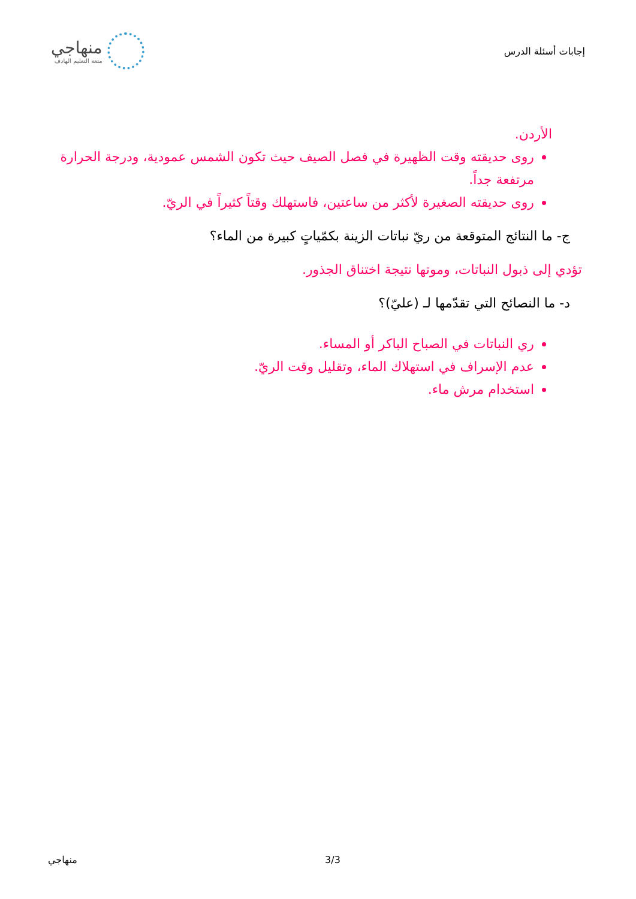إجابات أسئلة الدرس
منهاجي
متعة التعليم الهادف
الأردن.
روى حديقته وقت الظهيرة في فصل الصيف حيث تكون الشمس عمودية، ودرجة الحرارة مرتفعة جداً.
روى حديقته الصغيرة لأكثر من ساعتين، فاستهلك وقتاً كثيراً في الريّ.
ج- ما النتائج المتوقعة من ريّ نباتات الزينة بكمّياتٍ كبيرة من الماء؟
تؤدي إلى ذبول النباتات، وموتها نتيجة اختناق الجذور.
د- ما النصائح التي تقدّمها لـ (عليّ)؟
ري النباتات في الصباح الباكر أو المساء.
عدم الإسراف في استهلاك الماء، وتقليل وقت الريّ.
استخدام مرش ماء.
3/3 منهاجي